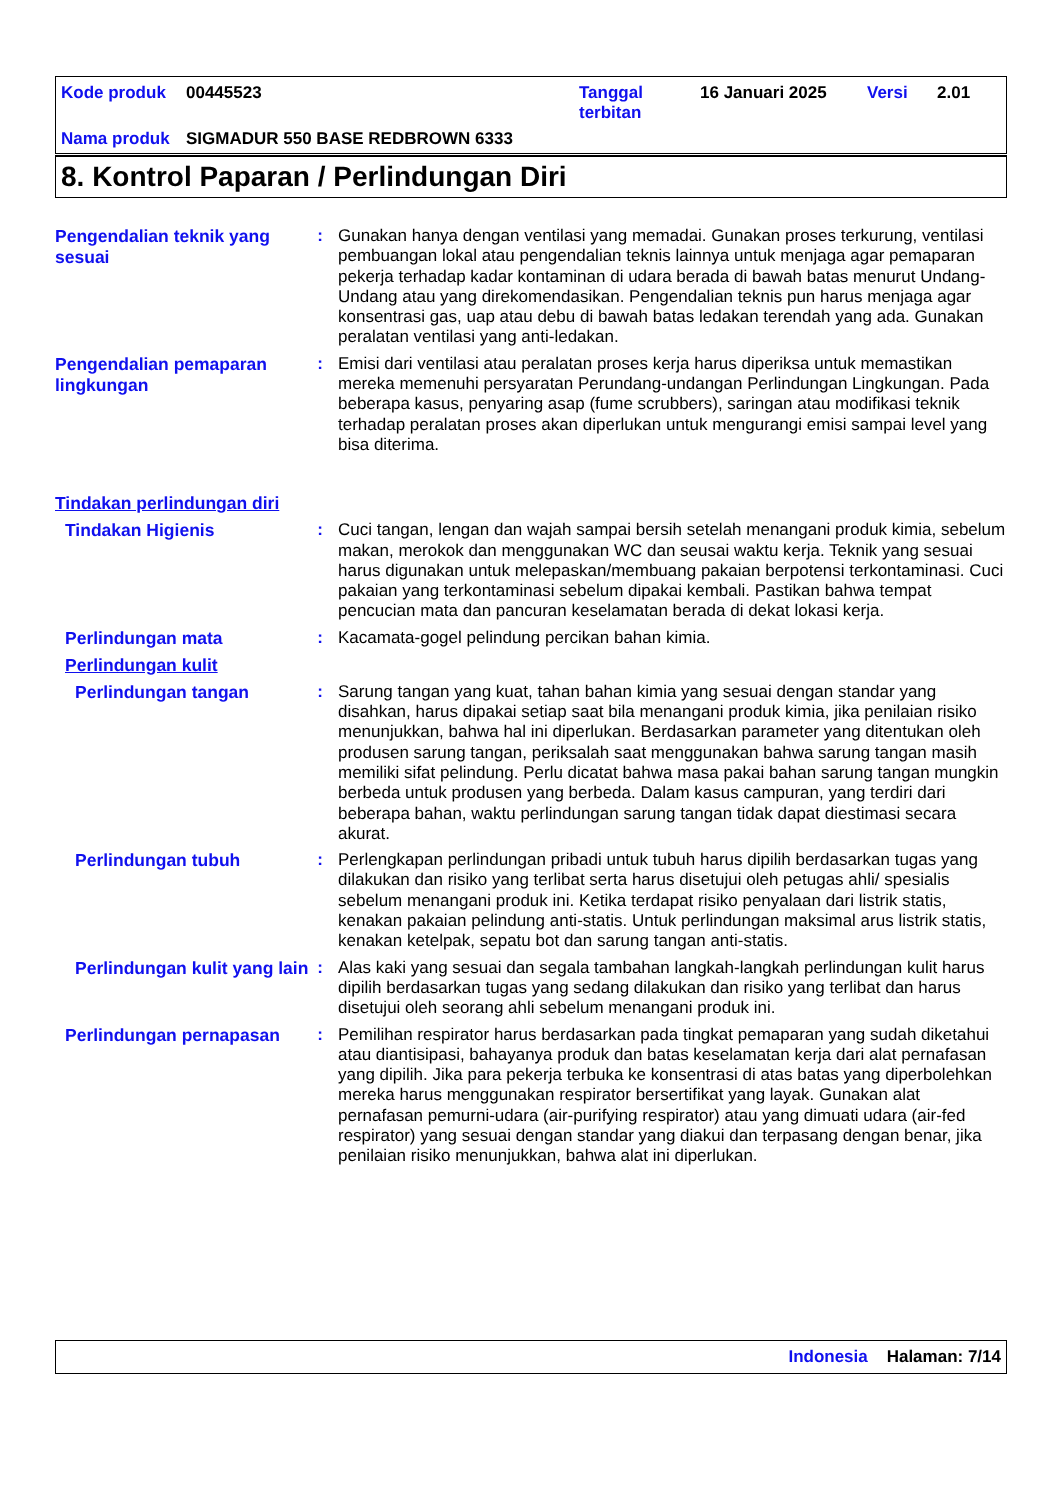| Kode produk | 00445523 | Tanggal terbitan | 16 Januari 2025 | Versi | 2.01 |
| Nama produk | SIGMADUR 550 BASE REDBROWN 6333 | | | | |
8. Kontrol Paparan / Perlindungan Diri
Pengendalian teknik yang sesuai
: Gunakan hanya dengan ventilasi yang memadai. Gunakan proses terkurung, ventilasi pembuangan lokal atau pengendalian teknis lainnya untuk menjaga agar pemaparan pekerja terhadap kadar kontaminan di udara berada di bawah batas menurut Undang-Undang atau yang direkomendasikan. Pengendalian teknis pun harus menjaga agar konsentrasi gas, uap atau debu di bawah batas ledakan terendah yang ada. Gunakan peralatan ventilasi yang anti-ledakan.
Pengendalian pemaparan lingkungan
: Emisi dari ventilasi atau peralatan proses kerja harus diperiksa untuk memastikan mereka memenuhi persyaratan Perundang-undangan Perlindungan Lingkungan. Pada beberapa kasus, penyaring asap (fume scrubbers), saringan atau modifikasi teknik terhadap peralatan proses akan diperlukan untuk mengurangi emisi sampai level yang bisa diterima.
Tindakan perlindungan diri
Tindakan Higienis
: Cuci tangan, lengan dan wajah sampai bersih setelah menangani produk kimia, sebelum makan, merokok dan menggunakan WC dan seusai waktu kerja. Teknik yang sesuai harus digunakan untuk melepaskan/membuang pakaian berpotensi terkontaminasi. Cuci pakaian yang terkontaminasi sebelum dipakai kembali. Pastikan bahwa tempat pencucian mata dan pancuran keselamatan berada di dekat lokasi kerja.
Perlindungan mata
: Kacamata-gogel pelindung percikan bahan kimia.
Perlindungan kulit
Perlindungan tangan
: Sarung tangan yang kuat, tahan bahan kimia yang sesuai dengan standar yang disahkan, harus dipakai setiap saat bila menangani produk kimia, jika penilaian risiko menunjukkan, bahwa hal ini diperlukan. Berdasarkan parameter yang ditentukan oleh produsen sarung tangan, periksalah saat menggunakan bahwa sarung tangan masih memiliki sifat pelindung. Perlu dicatat bahwa masa pakai bahan sarung tangan mungkin berbeda untuk produsen yang berbeda. Dalam kasus campuran, yang terdiri dari beberapa bahan, waktu perlindungan sarung tangan tidak dapat diestimasi secara akurat.
Perlindungan tubuh
: Perlengkapan perlindungan pribadi untuk tubuh harus dipilih berdasarkan tugas yang dilakukan dan risiko yang terlibat serta harus disetujui oleh petugas ahli/ spesialis sebelum menangani produk ini. Ketika terdapat risiko penyalaan dari listrik statis, kenakan pakaian pelindung anti-statis. Untuk perlindungan maksimal arus listrik statis, kenakan ketelpak, sepatu bot dan sarung tangan anti-statis.
Perlindungan kulit yang lain
: Alas kaki yang sesuai dan segala tambahan langkah-langkah perlindungan kulit harus dipilih berdasarkan tugas yang sedang dilakukan dan risiko yang terlibat dan harus disetujui oleh seorang ahli sebelum menangani produk ini.
Perlindungan pernapasan
: Pemilihan respirator harus berdasarkan pada tingkat pemaparan yang sudah diketahui atau diantisipasi, bahayanya produk dan batas keselamatan kerja dari alat pernafasan yang dipilih. Jika para pekerja terbuka ke konsentrasi di atas batas yang diperbolehkan mereka harus menggunakan respirator bersertifikat yang layak. Gunakan alat pernafasan pemurni-udara (air-purifying respirator) atau yang dimuati udara (air-fed respirator) yang sesuai dengan standar yang diakui dan terpasang dengan benar, jika penilaian risiko menunjukkan, bahwa alat ini diperlukan.
Indonesia Halaman: 7/14